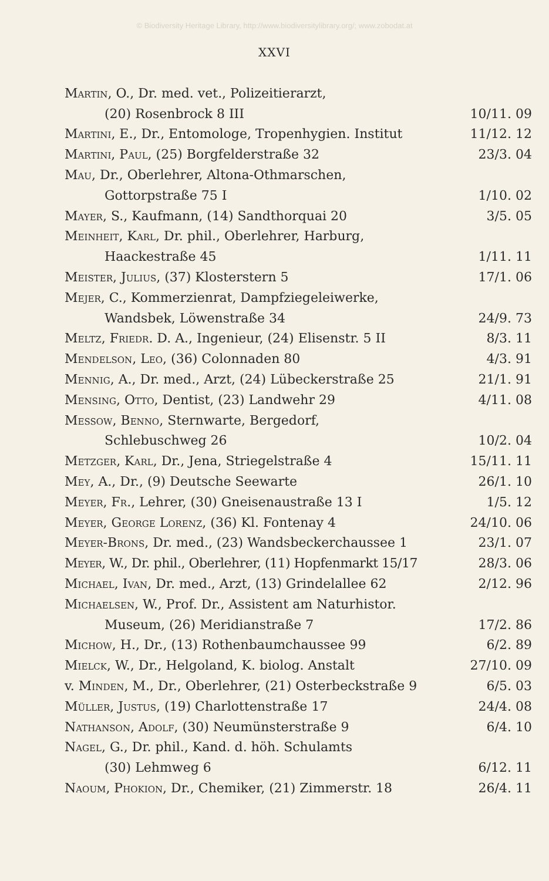© Biodiversity Heritage Library, http://www.biodiversitylibrary.org/; www.zobodat.at
XXVI
| Martin , O., Dr. med. vet., Polizeitierarzt, | |
| (20) Rosenbrock 8 III | 10/11. 09 |
| Martini , E., Dr., Entomologe, Tropenhygien. Institut | 11/12. 12 |
| Martini, Paul , (25) Borgfelderstraße 32 | 23/3. 04 |
| Mau , Dr., Oberlehrer, Altona-Othmarschen, | |
| Gottorpstraße 75 I | 1/10. 02 |
| Mayer , S., Kaufmann, (14) Sandthorquai 20 | 3/5. 05 |
| Meinheit, Karl , Dr. phil., Oberlehrer, Harburg, | |
| Haackestraße 45 | 1/11. 11 |
| Meister, Julius , (37) Klosterstern 5 | 17/1. 06 |
| Mejer , C., Kommerzienrat, Dampfziegeleiwerke, | |
| Wandsbek, Löwenstraße 34 | 24/9. 73 |
| Meltz, Friedr. D. A., Ingenieur, (24) Elisenstr. 5 II | 8/3. 11 |
| Mendelson, Leo , (36) Colonnaden 80 | 4/3. 91 |
| Mennig , A., Dr. med., Arzt, (24) Lübeckerstraße 25 | 21/1. 91 |
| Mensing, Otto , Dentist, (23) Landwehr 29 | 4/11. 08 |
| Messow, Benno , Sternwarte, Bergedorf, | |
| Schlebuschweg 26 | 10/2. 04 |
| Metzger, Karl , Dr., Jena, Striegelstraße 4 | 15/11. 11 |
| Mey , A., Dr., (9) Deutsche Seewarte | 26/1. 10 |
| Meyer, Fr. , Lehrer, (30) Gneisenaustraße 13 I | 1/5. 12 |
| Meyer, George Lorenz , (36) Kl. Fontenay 4 | 24/10. 06 |
| Meyer-Brons , Dr. med., (23) Wandsbeckerchaussee 1 | 23/1. 07 |
| Meyer , W., Dr. phil., Oberlehrer, (11) Hopfenmarkt 15/17 | 28/3. 06 |
| Michael, Ivan , Dr. med., Arzt, (13) Grindelallee 62 | 2/12. 96 |
| Michaelsen , W., Prof. Dr., Assistent am Naturhistor. | |
| Museum, (26) Meridianstraße 7 | 17/2. 86 |
| Michow , H., Dr., (13) Rothenbaumchaussee 99 | 6/2. 89 |
| Mielck , W., Dr., Helgoland, K. biolog. Anstalt | 27/10. 09 |
| v. Minden , M., Dr., Oberlehrer, (21) Osterbeckstraße 9 | 6/5. 03 |
| Müller, Justus , (19) Charlottenstraße 17 | 24/4. 08 |
| Nathanson, Adolf , (30) Neumünsterstraße 9 | 6/4. 10 |
| Nagel , G., Dr. phil., Kand. d. höh. Schulamts | |
| (30) Lehmweg 6 | 6/12. 11 |
| Naoum, Phokion , Dr., Chemiker, (21) Zimmerstr. 18 | 26/4. 11 |